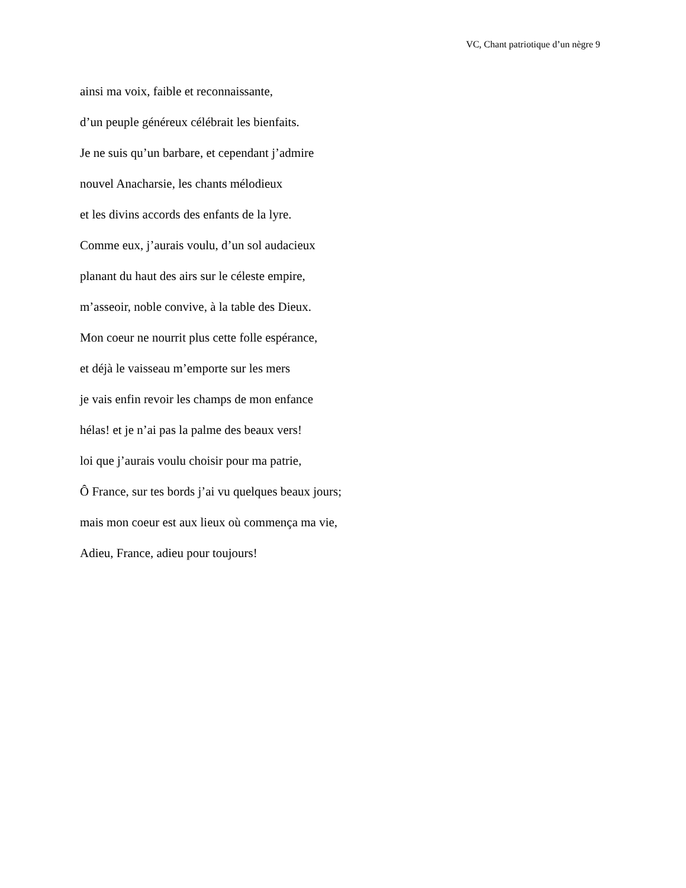VC, Chant patriotique d’un nègre 9
ainsi ma voix, faible et reconnaissante,
d’un peuple généreux célébrait les bienfaits.
Je ne suis qu’un barbare, et cependant j’admire
nouvel Anacharsie, les chants mélodieux
et les divins accords des enfants de la lyre.
Comme eux, j’aurais voulu, d’un sol audacieux
planant du haut des airs sur le céleste empire,
m’asseoir, noble convive, à la table des Dieux.
Mon coeur ne nourrit plus cette folle espérance,
et déjà le vaisseau m’emporte sur les mers
je vais enfin revoir les champs de mon enfance
hélas! et je n’ai pas la palme des beaux vers!
loi que j’aurais voulu choisir pour ma patrie,
Ô France, sur tes bords j’ai vu quelques beaux jours;
mais mon coeur est aux lieux où commença ma vie,
Adieu, France, adieu pour toujours!